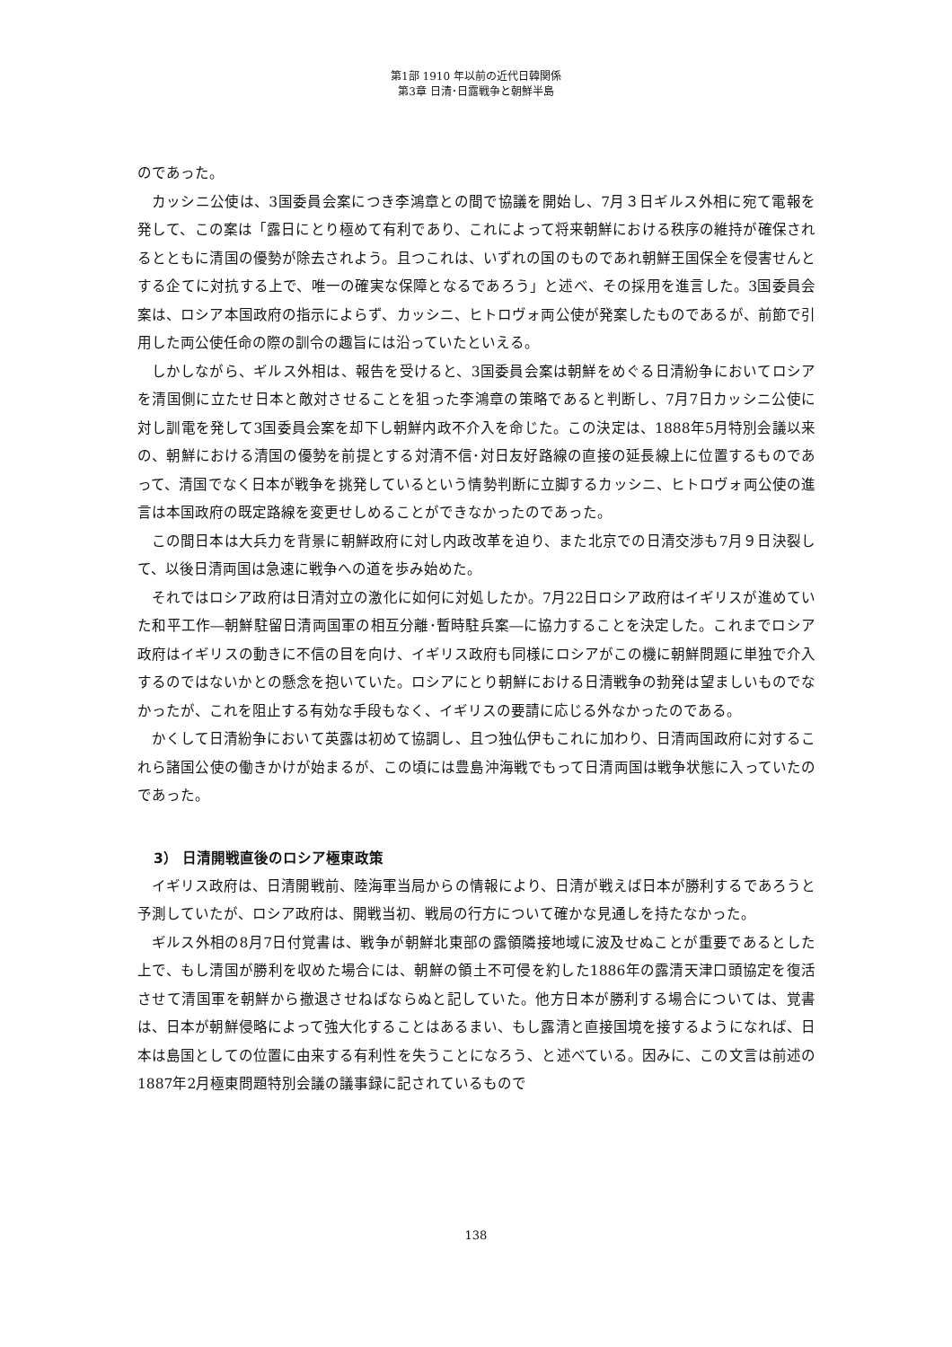第1部 1910 年以前の近代日韓関係
第3章 日清･日露戦争と朝鮮半島
のであった。
カッシニ公使は、3国委員会案につき李鴻章との間で協議を開始し、7月３日ギルス外相に宛て電報を発して、この案は「露日にとり極めて有利であり、これによって将来朝鮮における秩序の維持が確保されるとともに清国の優勢が除去されよう。且つこれは、いずれの国のものであれ朝鮮王国保全を侵害せんとする企てに対抗する上で、唯一の確実な保障となるであろう」と述べ、その採用を進言した。3国委員会案は、ロシア本国政府の指示によらず、カッシニ、ヒトロヴォ両公使が発案したものであるが、前節で引用した両公使任命の際の訓令の趣旨には沿っていたといえる。
しかしながら、ギルス外相は、報告を受けると、3国委員会案は朝鮮をめぐる日清紛争においてロシアを清国側に立たせ日本と敵対させることを狙った李鴻章の策略であると判断し、7月7日カッシニ公使に対し訓電を発して3国委員会案を却下し朝鮮内政不介入を命じた。この決定は、1888年5月特別会議以来の、朝鮮における清国の優勢を前提とする対清不信･対日友好路線の直接の延長線上に位置するものであって、清国でなく日本が戦争を挑発しているという情勢判断に立脚するカッシニ、ヒトロヴォ両公使の進言は本国政府の既定路線を変更せしめることができなかったのであった。
この間日本は大兵力を背景に朝鮮政府に対し内政改革を迫り、また北京での日清交渉も7月９日決裂して、以後日清両国は急速に戦争への道を歩み始めた。
それではロシア政府は日清対立の激化に如何に対処したか。7月22日ロシア政府はイギリスが進めていた和平工作―朝鮮駐留日清両国軍の相互分離･暫時駐兵案―に協力することを決定した。これまでロシア政府はイギリスの動きに不信の目を向け、イギリス政府も同様にロシアがこの機に朝鮮問題に単独で介入するのではないかとの懸念を抱いていた。ロシアにとり朝鮮における日清戦争の勃発は望ましいものでなかったが、これを阻止する有効な手段もなく、イギリスの要請に応じる外なかったのである。
かくして日清紛争において英露は初めて協調し、且つ独仏伊もこれに加わり、日清両国政府に対するこれら諸国公使の働きかけが始まるが、この頃には豊島沖海戦でもって日清両国は戦争状態に入っていたのであった。
3） 日清開戦直後のロシア極東政策
イギリス政府は、日清開戦前、陸海軍当局からの情報により、日清が戦えば日本が勝利するであろうと予測していたが、ロシア政府は、開戦当初、戦局の行方について確かな見通しを持たなかった。
ギルス外相の8月7日付覚書は、戦争が朝鮮北東部の露領隣接地域に波及せぬことが重要であるとした上で、もし清国が勝利を収めた場合には、朝鮮の領土不可侵を約した1886年の露清天津口頭協定を復活させて清国軍を朝鮮から撤退させねばならぬと記していた。他方日本が勝利する場合については、覚書は、日本が朝鮮侵略によって強大化することはあるまい、もし露清と直接国境を接するようになれば、日本は島国としての位置に由来する有利性を失うことになろう、と述べている。因みに、この文言は前述の1887年2月極東問題特別会議の議事録に記されているもので
138